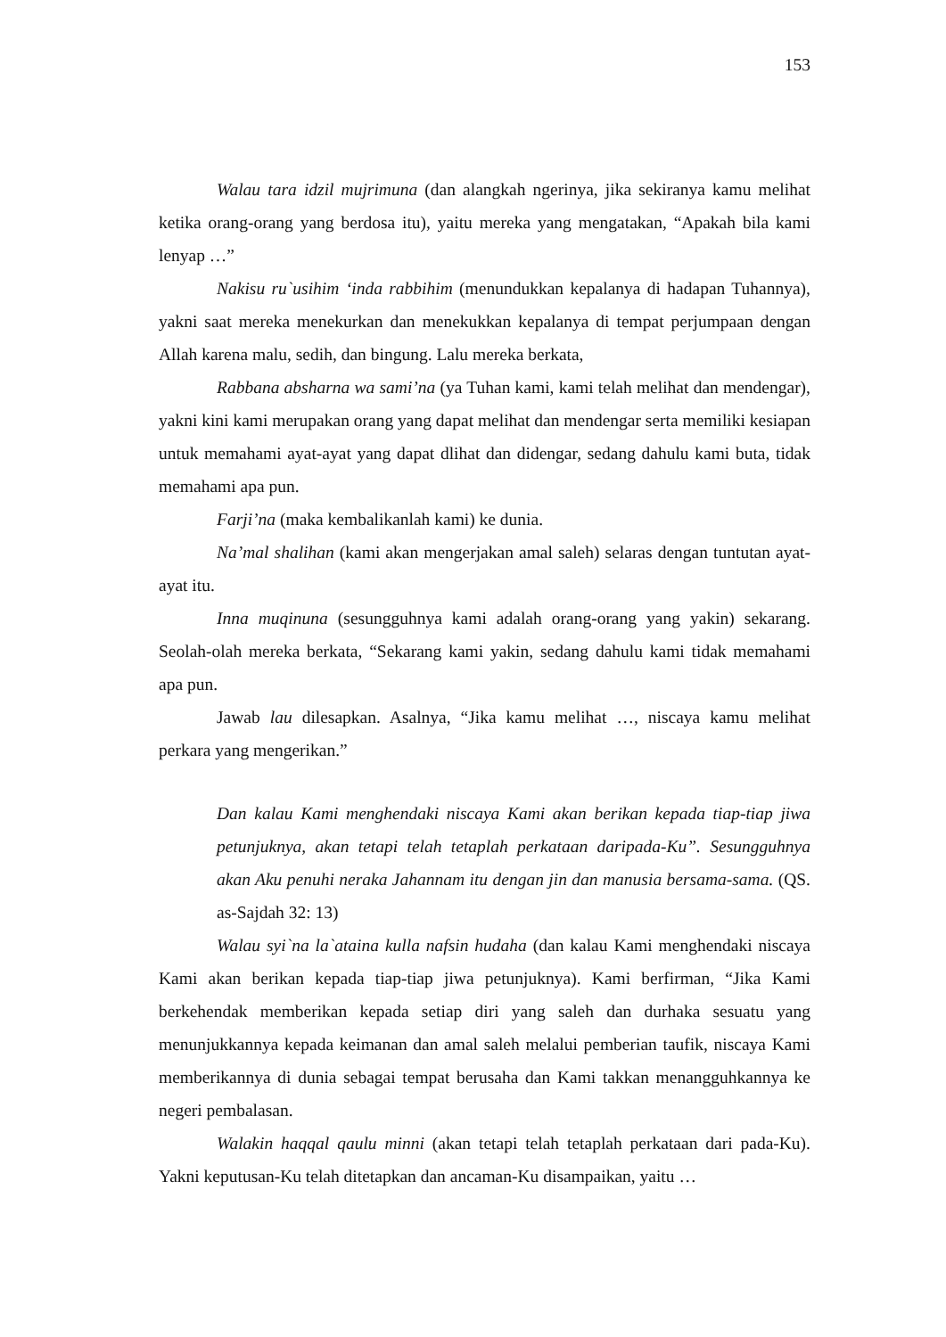153
Walau tara idzil mujrimuna (dan alangkah ngerinya, jika sekiranya kamu melihat ketika orang-orang yang berdosa itu), yaitu mereka yang mengatakan, “Apakah bila kami lenyap …”
Nakisu ru`usihim ‘inda rabbihim (menundukkan kepalanya di hadapan Tuhannya), yakni saat mereka menekurkan dan menekukkan kepalanya di tempat perjumpaan dengan Allah karena malu, sedih, dan bingung. Lalu mereka berkata,
Rabbana absharna wa sami’na (ya Tuhan kami, kami telah melihat dan mendengar), yakni kini kami merupakan orang yang dapat melihat dan mendengar serta memiliki kesiapan untuk memahami ayat-ayat yang dapat dlihat dan didengar, sedang dahulu kami buta, tidak memahami apa pun.
Farji’na (maka kembalikanlah kami) ke dunia.
Na’mal shalihan (kami akan mengerjakan amal saleh) selaras dengan tuntutan ayat-ayat itu.
Inna muqinuna (sesungguhnya kami adalah orang-orang yang yakin) sekarang. Seolah-olah mereka berkata, “Sekarang kami yakin, sedang dahulu kami tidak memahami apa pun.
Jawab lau dilesapkan. Asalnya, “Jika kamu melihat …, niscaya kamu melihat perkara yang mengerikan.”
Dan kalau Kami menghendaki niscaya Kami akan berikan kepada tiap-tiap jiwa petunjuknya, akan tetapi telah tetaplah perkataan daripada-Ku”. Sesungguhnya akan Aku penuhi neraka Jahannam itu dengan jin dan manusia bersama-sama. (QS. as-Sajdah 32: 13)
Walau syi`na la`ataina kulla nafsin hudaha (dan kalau Kami menghendaki niscaya Kami akan berikan kepada tiap-tiap jiwa petunjuknya). Kami berfirman, “Jika Kami berkehendak memberikan kepada setiap diri yang saleh dan durhaka sesuatu yang menunjukkannya kepada keimanan dan amal saleh melalui pemberian taufik, niscaya Kami memberikannya di dunia sebagai tempat berusaha dan Kami takkan menangguhkannya ke negeri pembalasan.
Walakin haqqal qaulu minni (akan tetapi telah tetaplah perkataan dari pada-Ku). Yakni keputusan-Ku telah ditetapkan dan ancaman-Ku disampaikan, yaitu …